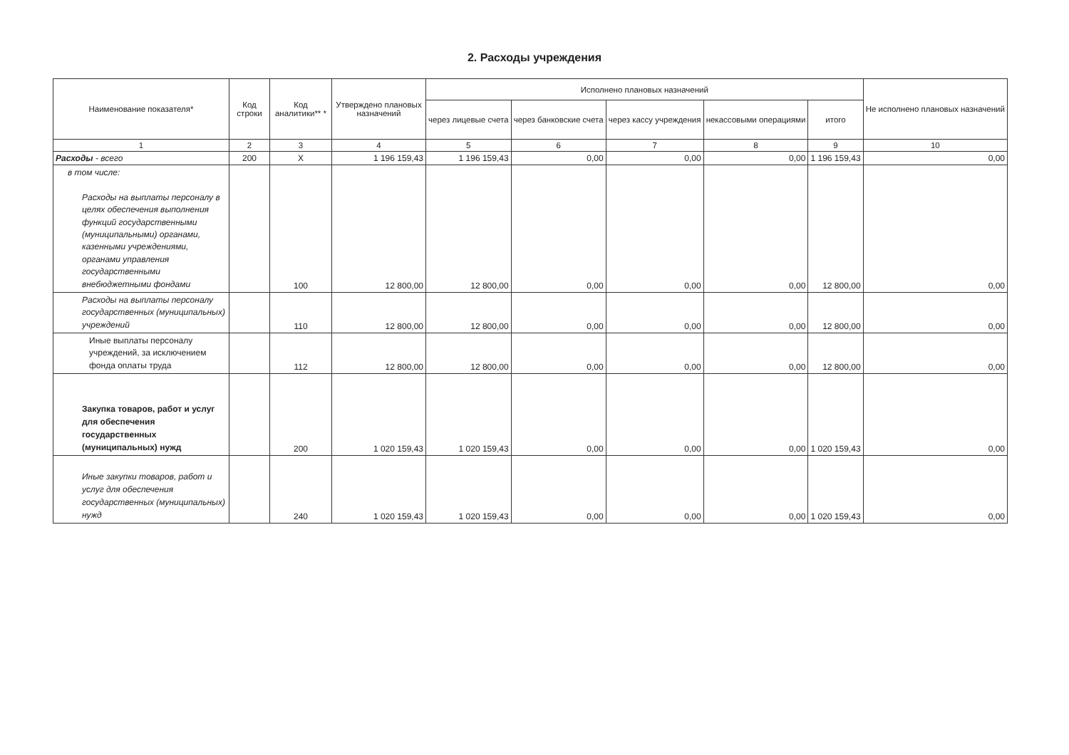2. Расходы учреждения
| Наименование показателя* | Код строки | Код аналитики** * | Утверждено плановых назначений | Исполнено плановых назначений | | | | | Не исполнено плановых назначений |
| --- | --- | --- | --- | --- | --- | --- | --- | --- | --- |
| | | | | через лицевые счета | через банковские счета | через кассу учреждения | некассовыми операциями | итого | |
| 1 | 2 | 3 | 4 | 5 | 6 | 7 | 8 | 9 | 10 |
| Расходы - всего | 200 | X | 1 196 159,43 | 1 196 159,43 | 0,00 | 0,00 | 0,00 | 1 196 159,43 | 0,00 |
| в том числе: Расходы на выплаты персоналу в целях обеспечения выполнения функций государственными (муниципальными) органами, казенными учреждениями, органами управления государственными внебюджетными фондами | | 100 | 12 800,00 | 12 800,00 | 0,00 | 0,00 | 0,00 | 12 800,00 | 0,00 |
| Расходы на выплаты персоналу государственных (муниципальных) учреждений | | 110 | 12 800,00 | 12 800,00 | 0,00 | 0,00 | 0,00 | 12 800,00 | 0,00 |
| Иные выплаты персоналу учреждений, за исключением фонда оплаты труда | | 112 | 12 800,00 | 12 800,00 | 0,00 | 0,00 | 0,00 | 12 800,00 | 0,00 |
| Закупка товаров, работ и услуг для обеспечения государственных (муниципальных) нужд | | 200 | 1 020 159,43 | 1 020 159,43 | 0,00 | 0,00 | 0,00 | 1 020 159,43 | 0,00 |
| Иные закупки товаров, работ и услуг для обеспечения государственных (муниципальных) нужд | | 240 | 1 020 159,43 | 1 020 159,43 | 0,00 | 0,00 | 0,00 | 1 020 159,43 | 0,00 |